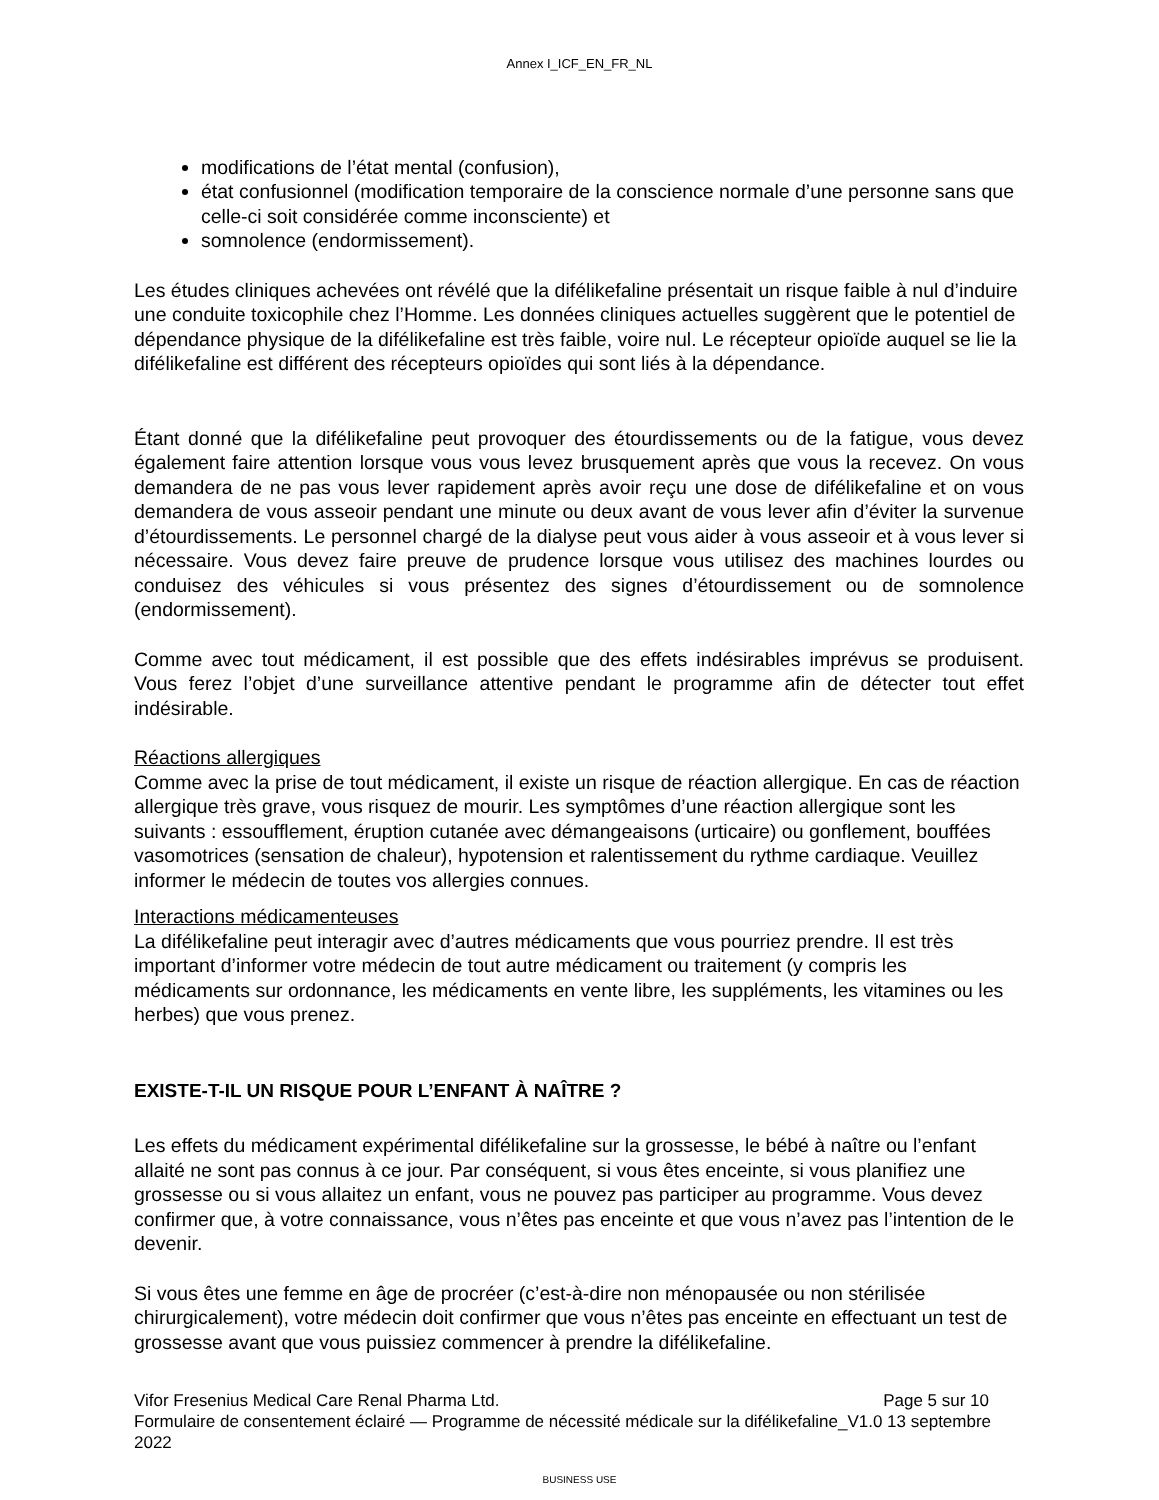Annex I_ICF_EN_FR_NL
modifications de l’état mental (confusion),
état confusionnel (modification temporaire de la conscience normale d’une personne sans que celle-ci soit considérée comme inconsciente) et
somnolence (endormissement).
Les études cliniques achevées ont révélé que la difélikefaline présentait un risque faible à nul d’induire une conduite toxicophile chez l’Homme. Les données cliniques actuelles suggèrent que le potentiel de dépendance physique de la difélikefaline est très faible, voire nul. Le récepteur opioïde auquel se lie la difélikefaline est différent des récepteurs opioïdes qui sont liés à la dépendance.
Étant donné que la difélikefaline peut provoquer des étourdissements ou de la fatigue, vous devez également faire attention lorsque vous vous levez brusquement après que vous la recevez. On vous demandera de ne pas vous lever rapidement après avoir reçu une dose de difélikefaline et on vous demandera de vous asseoir pendant une minute ou deux avant de vous lever afin d’éviter la survenue d’étourdissements. Le personnel chargé de la dialyse peut vous aider à vous asseoir et à vous lever si nécessaire. Vous devez faire preuve de prudence lorsque vous utilisez des machines lourdes ou conduisez des véhicules si vous présentez des signes d’étourdissement ou de somnolence (endormissement).
Comme avec tout médicament, il est possible que des effets indésirables imprévus se produisent. Vous ferez l’objet d’une surveillance attentive pendant le programme afin de détecter tout effet indésirable.
Réactions allergiques
Comme avec la prise de tout médicament, il existe un risque de réaction allergique. En cas de réaction allergique très grave, vous risquez de mourir. Les symptômes d’une réaction allergique sont les suivants : essoufflement, éruption cutanée avec démangeaisons (urticaire) ou gonflement, bouffées vasomotrices (sensation de chaleur), hypotension et ralentissement du rythme cardiaque. Veuillez informer le médecin de toutes vos allergies connues.
Interactions médicamenteuses
La difélikefaline peut interagir avec d’autres médicaments que vous pourriez prendre. Il est très important d’informer votre médecin de tout autre médicament ou traitement (y compris les médicaments sur ordonnance, les médicaments en vente libre, les suppléments, les vitamines ou les herbes) que vous prenez.
EXISTE-T-IL UN RISQUE POUR L’ENFANT À NAÎTRE ?
Les effets du médicament expérimental difélikefaline sur la grossesse, le bébé à naître ou l’enfant allaité ne sont pas connus à ce jour. Par conséquent, si vous êtes enceinte, si vous planifiez une grossesse ou si vous allaitez un enfant, vous ne pouvez pas participer au programme. Vous devez confirmer que, à votre connaissance, vous n’êtes pas enceinte et que vous n’avez pas l’intention de le devenir.
Si vous êtes une femme en âge de procréer (c’est-à-dire non ménopausée ou non stérilisée chirurgicalement), votre médecin doit confirmer que vous n’êtes pas enceinte en effectuant un test de grossesse avant que vous puissiez commencer à prendre la difélikefaline.
Vifor Fresenius Medical Care Renal Pharma Ltd. Page 5 sur 10
Formulaire de consentement éclairé — Programme de nécessité médicale sur la difélikefaline_V1.0 13 septembre 2022
BUSINESS USE